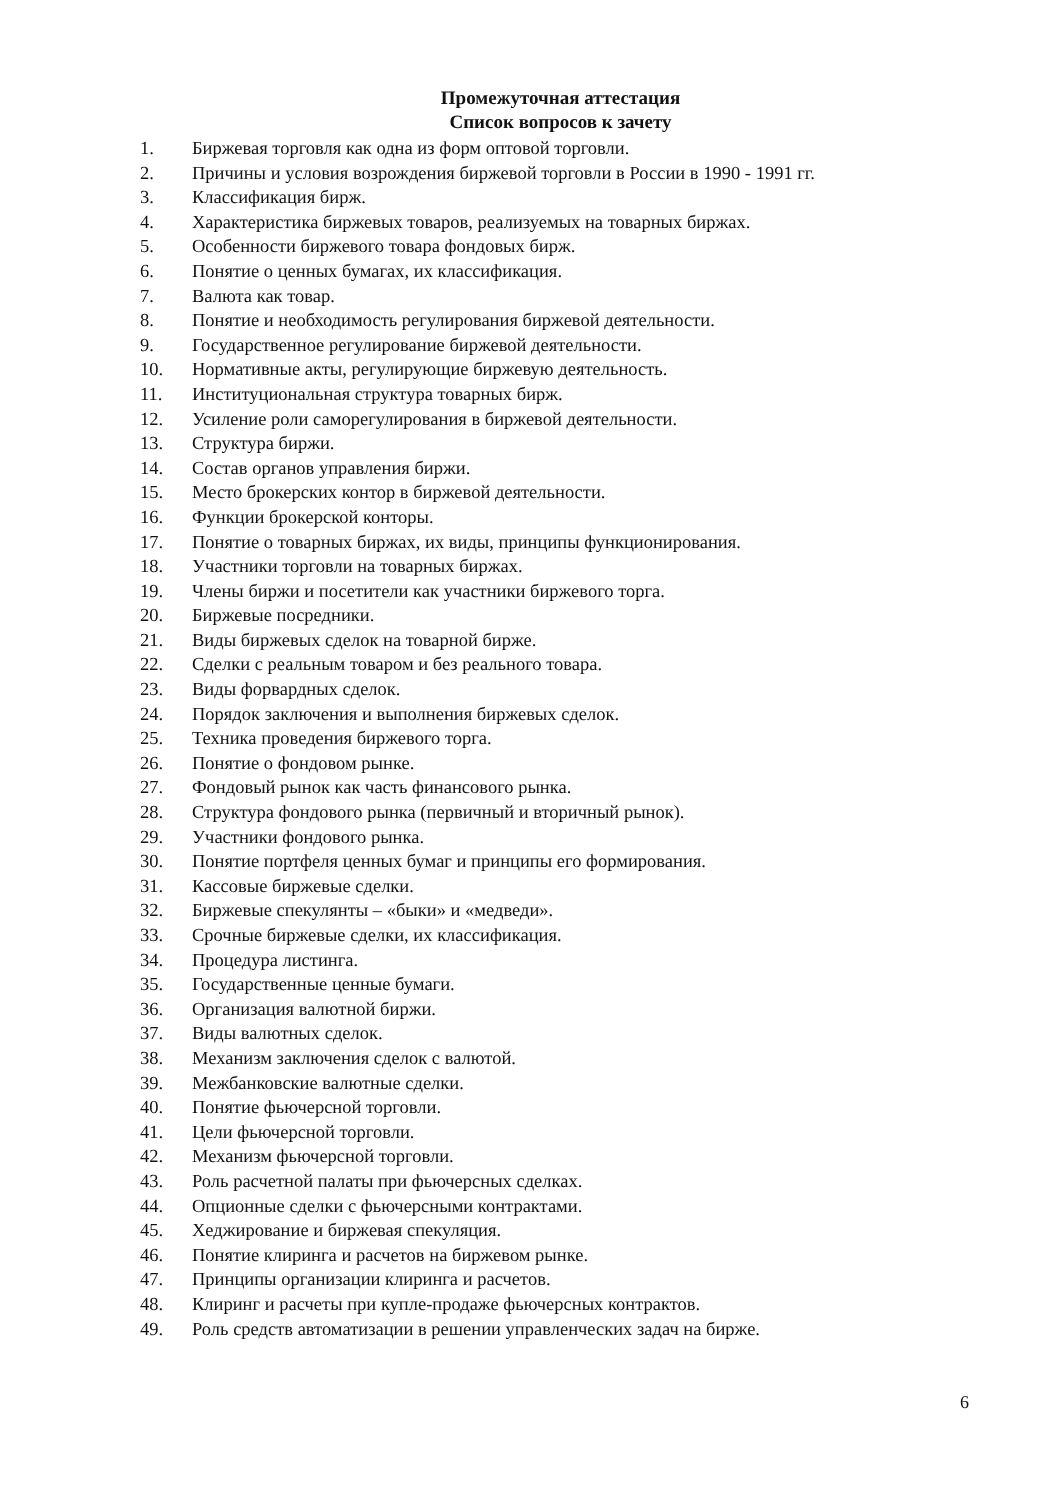Промежуточная аттестация
Список вопросов к зачету
1. Биржевая торговля как одна из форм оптовой торговли.
2. Причины и условия возрождения биржевой торговли в России в 1990 - 1991 гг.
3. Классификация бирж.
4. Характеристика биржевых товаров, реализуемых на товарных биржах.
5. Особенности биржевого товара фондовых бирж.
6. Понятие о ценных бумагах, их классификация.
7. Валюта как товар.
8. Понятие и необходимость регулирования биржевой деятельности.
9. Государственное регулирование биржевой деятельности.
10. Нормативные акты, регулирующие биржевую деятельность.
11. Институциональная структура товарных бирж.
12. Усиление роли саморегулирования в биржевой деятельности.
13. Структура биржи.
14. Состав органов управления биржи.
15. Место брокерских контор в биржевой деятельности.
16. Функции брокерской конторы.
17. Понятие о товарных биржах, их виды, принципы функционирования.
18. Участники торговли на товарных биржах.
19. Члены биржи и посетители как участники биржевого торга.
20. Биржевые посредники.
21. Виды биржевых сделок на товарной бирже.
22. Сделки с реальным товаром и без реального товара.
23. Виды форвардных сделок.
24. Порядок заключения и выполнения биржевых сделок.
25. Техника проведения биржевого торга.
26. Понятие о фондовом рынке.
27. Фондовый рынок как часть финансового рынка.
28. Структура фондового рынка (первичный и вторичный рынок).
29. Участники фондового рынка.
30. Понятие портфеля ценных бумаг и принципы его формирования.
31. Кассовые биржевые сделки.
32. Биржевые спекулянты – «быки» и «медведи».
33. Срочные биржевые сделки, их классификация.
34. Процедура листинга.
35. Государственные ценные бумаги.
36. Организация валютной биржи.
37. Виды валютных сделок.
38. Механизм заключения сделок с валютой.
39. Межбанковские валютные сделки.
40. Понятие фьючерсной торговли.
41. Цели фьючерсной торговли.
42. Механизм фьючерсной торговли.
43. Роль расчетной палаты при фьючерсных сделках.
44. Опционные сделки с фьючерсными контрактами.
45. Хеджирование и биржевая спекуляция.
46. Понятие клиринга и расчетов на биржевом рынке.
47. Принципы организации клиринга и расчетов.
48. Клиринг и расчеты при купле-продаже фьючерсных контрактов.
49. Роль средств автоматизации в решении управленческих задач на бирже.
6